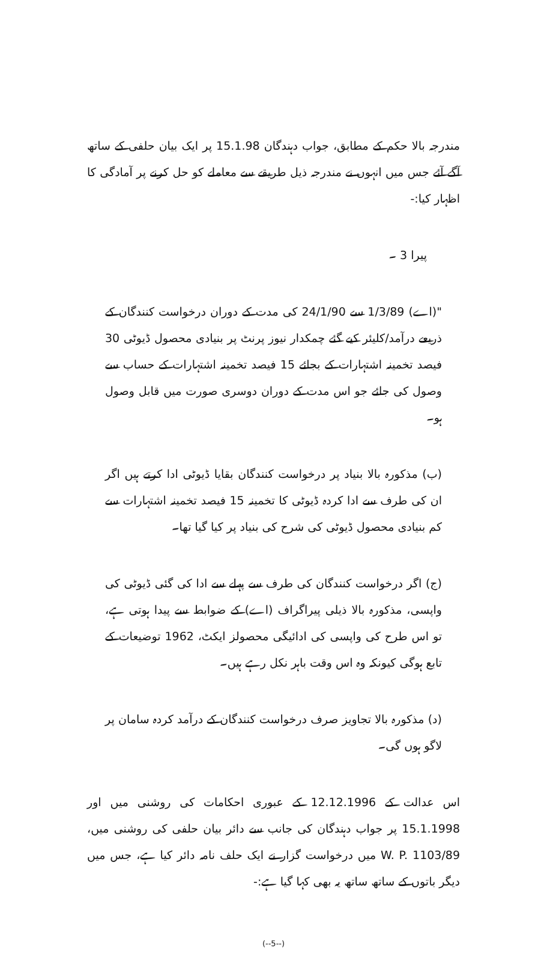مندرجہ بالا حکم کے مطابق، جواب دہندگان 15.1.98 پر ایک بیان حلفی کے ساتھ آگے آئے جس میں انہوں نے مندرجہ ذیل طریقے سے معاملے کو حل کرنے پر آمادگی کا اظہار کیا:-
پیرا 3 ۔
"(اے) 1/3/89 سے 24/1/90 کی مدت کے دوران درخواست کنندگان کے ذریعے درآمد/کلیئر کیے گئے چمکدار نیوز پرنٹ پر بنیادی محصول ڈیوٹی 30 فیصد تخمینہ اشتہارات کے بجائے 15 فیصد تخمینہ اشتہارات کے حساب سے وصول کی جائے جو اس مدت کے دوران دوسری صورت میں قابل وصول ہو۔
(ب) مذکورہ بالا بنیاد پر درخواست کنندگان بقایا ڈیوٹی ادا کرتے ہیں اگر ان کی طرف سے ادا کردہ ڈیوٹی کا تخمینہ 15 فیصد تخمینہ اشتہارات سے کم بنیادی محصول ڈیوٹی کی شرح کی بنیاد پر کیا گیا تھا۔
(ج) اگر درخواست کنندگان کی طرف سے پہلے سے ادا کی گئی ڈیوٹی کی واپسی، مذکورہ بالا ذیلی پیراگراف (اے) کے ضوابط سے پیدا ہوتی ہے، تو اس طرح کی واپسی کی ادائیگی محصولز ایکٹ، 1962 توضیعات کے تابع ہوگی کیونکہ وہ اس وقت باہر نکل رہے ہیں۔
(د) مذکورہ بالا تجاویز صرف درخواست کنندگان کے درآمد کردہ سامان پر لاگو ہوں گی۔
اس عدالت کے 12.12.1996 کے عبوری احکامات کی روشنی میں اور 15.1.1998 پر جواب دہندگان کی جانب سے دائر بیان حلفی کی روشنی میں، W. P. 1103/89 میں درخواست گزار نے ایک حلف نامہ دائر کیا ہے، جس میں دیگر باتوں کے ساتھ ساتھ یہ بھی کہا گیا ہے:-
(--5--)